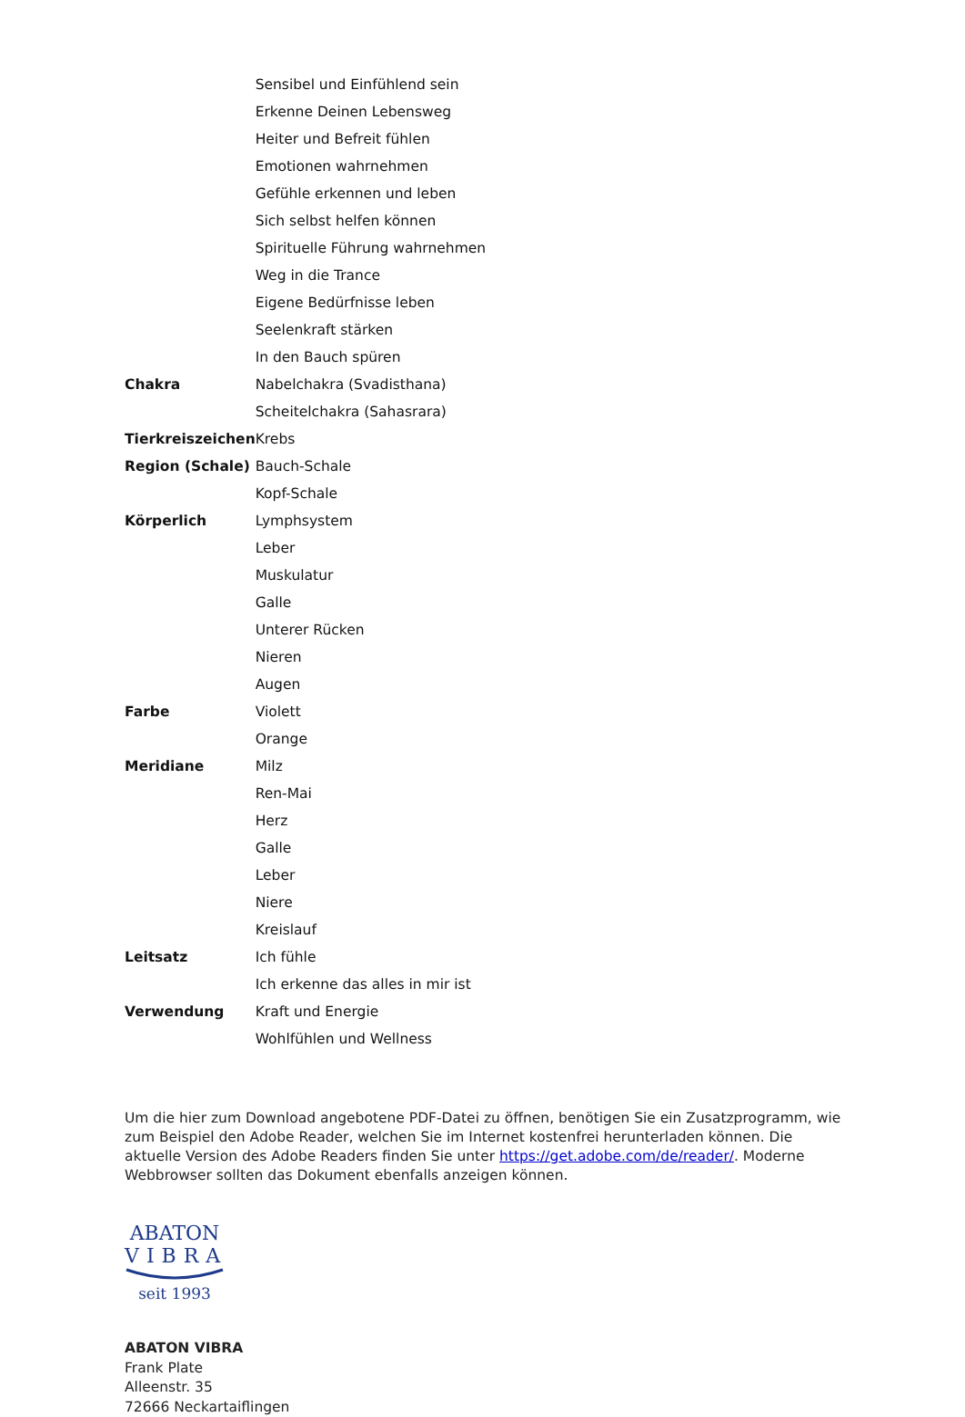| | Sensibel und Einfühlend sein |
| | Erkenne Deinen Lebensweg |
| | Heiter und Befreit fühlen |
| | Emotionen wahrnehmen |
| | Gefühle erkennen und leben |
| | Sich selbst helfen können |
| | Spirituelle Führung wahrnehmen |
| | Weg in die Trance |
| | Eigene Bedürfnisse leben |
| | Seelenkraft stärken |
| | In den Bauch spüren |
| Chakra | Nabelchakra (Svadisthana) |
| | Scheitelchakra (Sahasrara) |
| Tierkreiszeichen | Krebs |
| Region (Schale) | Bauch-Schale |
| | Kopf-Schale |
| Körperlich | Lymphsystem |
| | Leber |
| | Muskulatur |
| | Galle |
| | Unterer Rücken |
| | Nieren |
| | Augen |
| Farbe | Violett |
| | Orange |
| Meridiane | Milz |
| | Ren-Mai |
| | Herz |
| | Galle |
| | Leber |
| | Niere |
| | Kreislauf |
| Leitsatz | Ich fühle |
| | Ich erkenne das alles in mir ist |
| Verwendung | Kraft und Energie |
| | Wohlfühlen und Wellness |
Um die hier zum Download angebotene PDF-Datei zu öffnen, benötigen Sie ein Zusatzprogramm, wie zum Beispiel den Adobe Reader, welchen Sie im Internet kostenfrei herunterladen können. Die aktuelle Version des Adobe Readers finden Sie unter https://get.adobe.com/de/reader/. Moderne Webbrowser sollten das Dokument ebenfalls anzeigen können.
ABATON
VIBRA
seit 1993
ABATON VIBRA
Frank Plate
Alleenstr. 35
72666 Neckartaiflingen